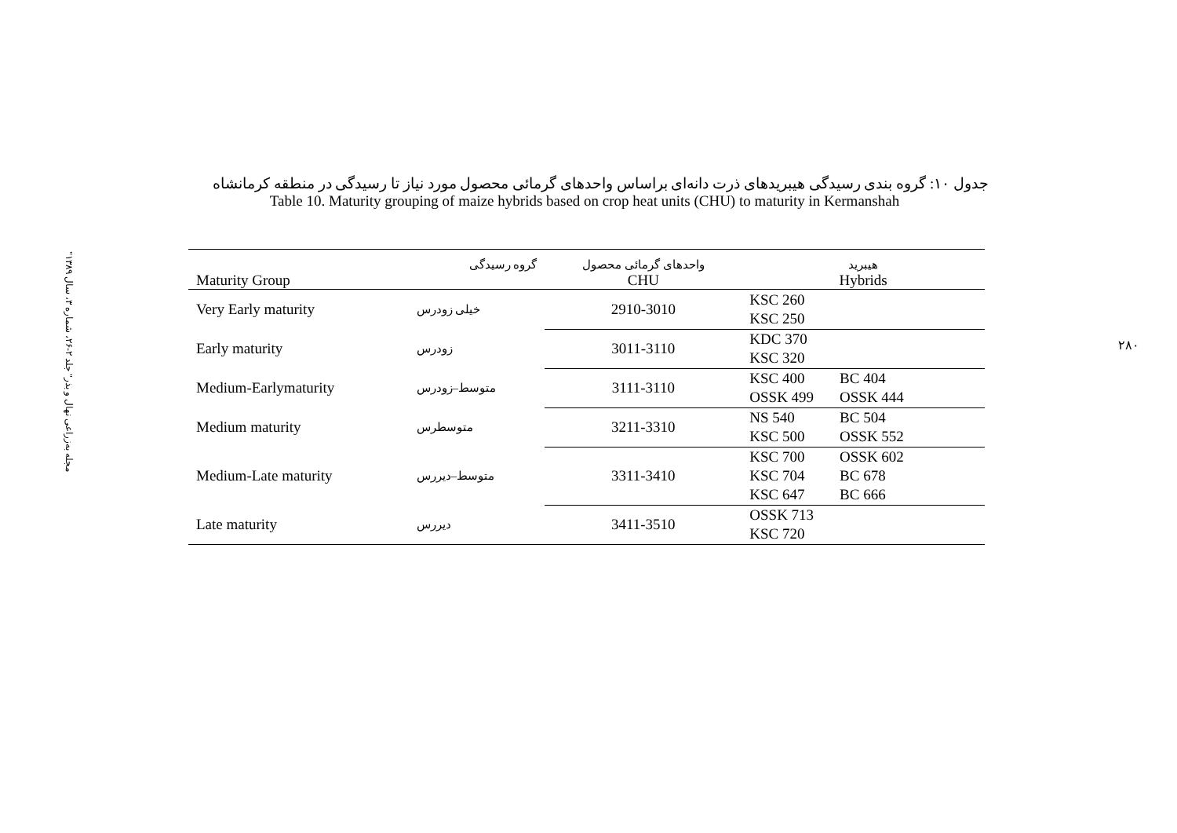"مجله به‌زراعی نهال و بذر" جلد ۲-۲۶، شماره ۳، سال ۱۳۸۹
۲۸۰
جدول ۱۰: گروه بندی رسیدگی هیبریدهای ذرت دانه‌ای براساس واحدهای گرمائی محصول مورد نیاز تا رسیدگی در منطقه کرمانشاه
Table 10. Maturity grouping of maize hybrids based on crop heat units (CHU) to maturity in Kermanshah
| | گروه رسیدگی | واحدهای گرمائی محصول | هیبرید |
| Maturity Group | | CHU | Hybrids |
| Very Early maturity | خیلی زودرس | 2910-3010 | KSC 260 KSC 250 |
| Early maturity | زودرس | 3011-3110 | KDC 370 KSC 320 |
| Medium-Earlymaturity | متوسط–زودرس | 3111-3110 | KSC 400 BC 404 OSSK 499 OSSK 444 |
| Medium maturity | متوسطرس | 3211-3310 | NS 540 BC 504 KSC 500 OSSK 552 |
| Medium-Late maturity | متوسط–دیررس | 3311-3410 | KSC 700 OSSK 602 KSC 704 BC 678 KSC 647 BC 666 |
| Late maturity | دیررس | 3411-3510 | OSSK 713 KSC 720 |